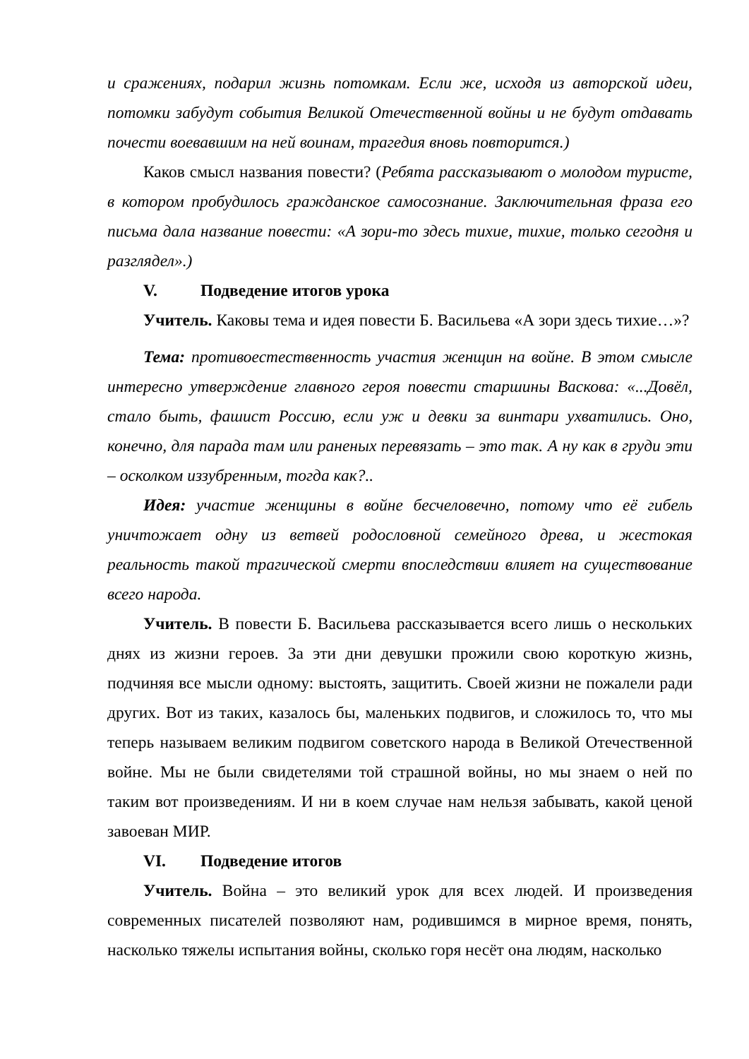и сражениях, подарил жизнь потомкам. Если же, исходя из авторской идеи, потомки забудут события Великой Отечественной войны и не будут отдавать почести воевавшим на ней воинам, трагедия вновь повторится.)
Каков смысл названия повести? (Ребята рассказывают о молодом туристе, в котором пробудилось гражданское самосознание. Заключительная фраза его письма дала название повести: «А зори-то здесь тихие, тихие, только сегодня и разглядел».)
V. Подведение итогов урока
Учитель. Каковы тема и идея повести Б. Васильева «А зори здесь тихие…»?
Тема: противоестественность участия женщин на войне. В этом смысле интересно утверждение главного героя повести старшины Васкова: «...Довёл, стало быть, фашист Россию, если уж и девки за винтари ухватились. Оно, конечно, для парада там или раненых перевязать – это так. А ну как в груди эти – осколком иззубренным, тогда как?..
Идея: участие женщины в войне бесчеловечно, потому что её гибель уничтожает одну из ветвей родословной семейного древа, и жестокая реальность такой трагической смерти впоследствии влияет на существование всего народа.
Учитель. В повести Б. Васильева рассказывается всего лишь о нескольких днях из жизни героев. За эти дни девушки прожили свою короткую жизнь, подчиняя все мысли одному: выстоять, защитить. Своей жизни не пожалели ради других. Вот из таких, казалось бы, маленьких подвигов, и сложилось то, что мы теперь называем великим подвигом советского народа в Великой Отечественной войне. Мы не были свидетелями той страшной войны, но мы знаем о ней по таким вот произведениям. И ни в коем случае нам нельзя забывать, какой ценой завоеван МИР.
VI. Подведение итогов
Учитель. Война – это великий урок для всех людей. И произведения современных писателей позволяют нам, родившимся в мирное время, понять, насколько тяжелы испытания войны, сколько горя несёт она людям, насколько